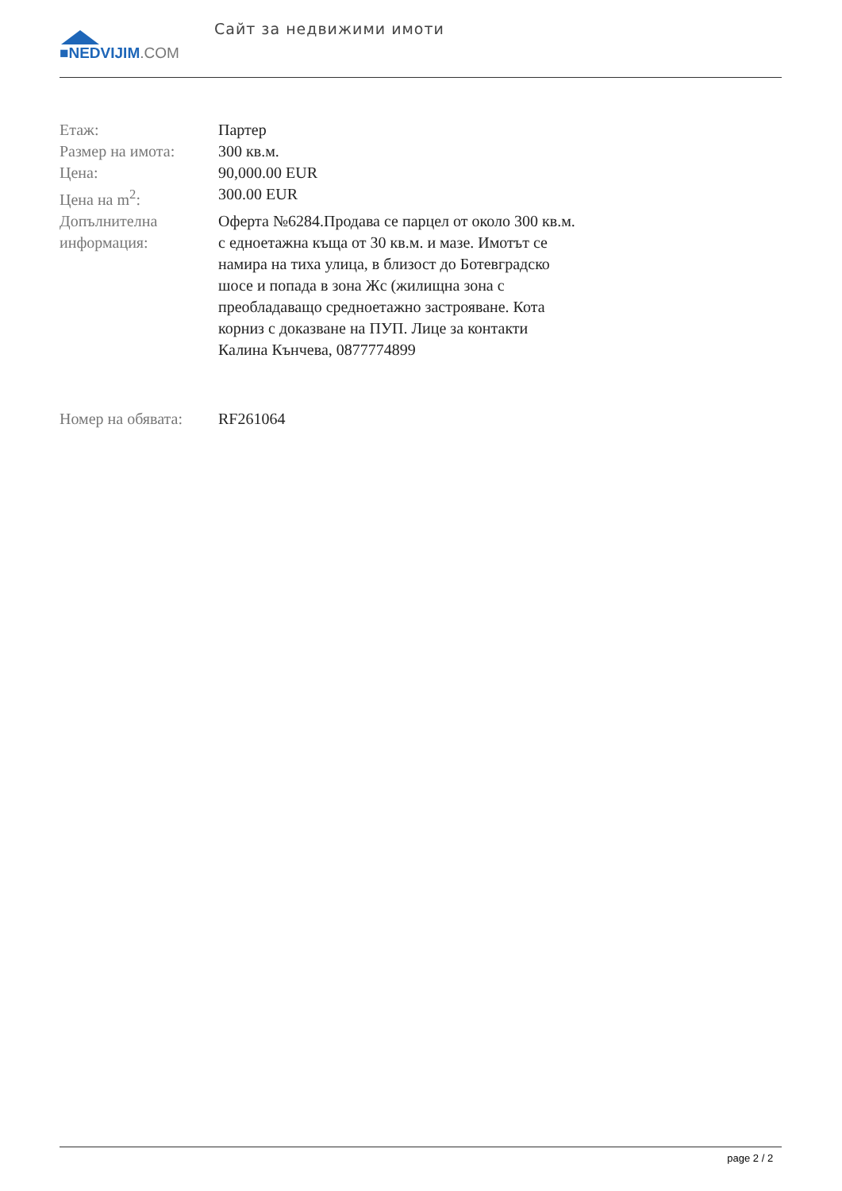■NEDVIJIM.COM
Сайт за недвижими имоти
| Етаж: | Партер |
| Размер на имота: | 300 кв.м. |
| Цена: | 90,000.00 EUR |
| Цена на m<sup>2</sup>: | 300.00 EUR |
| Допълнителна информация: | Оферта №6284.Продава се парцел от около 300 кв.м. с едноетажна къща от 30 кв.м. и мазе. Имотът се намира на тиха улица, в близост до Ботевградско шосе и попада в зона Жс (жилищна зона с преобладаващо средноетажно застрояване. Кота корниз с доказване на ПУП. Лице за контакти Калина Кънчева, 0877774899 |
| Номер на обявата: | RF261064 |
page 2 / 2